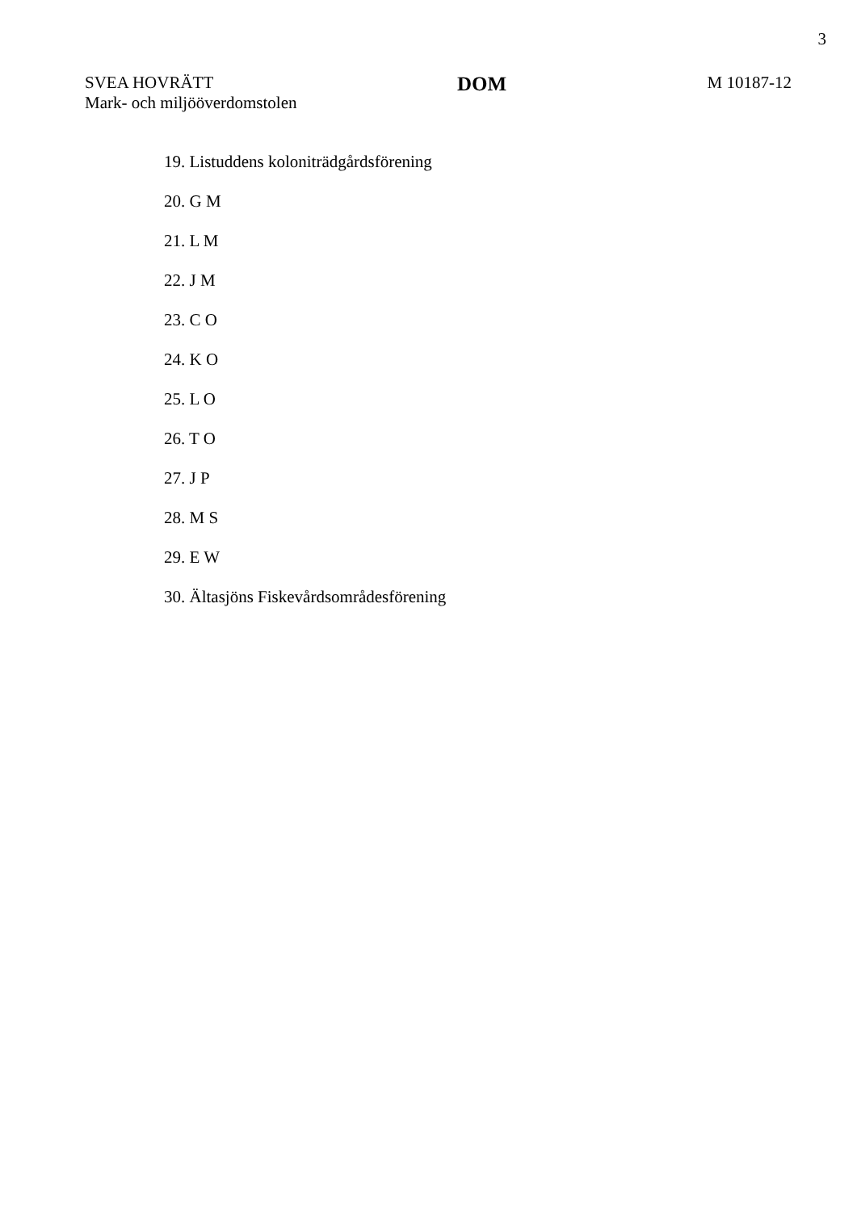3
SVEA HOVRÄTT
Mark- och miljööverdomstolen
DOM
M 10187-12
19. Listuddens koloniträdgårdsförening
20. G M
21. L M
22. J M
23. C O
24. K O
25. L O
26. T O
27. J P
28. M S
29. E W
30. Ältasjöns Fiskevårdsområdesförening